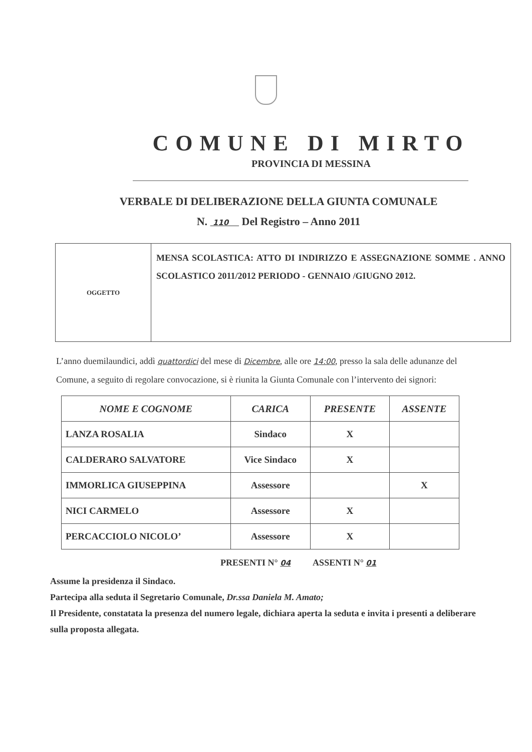COMUNE DI MIRTO
PROVINCIA DI MESSINA
VERBALE DI DELIBERAZIONE DELLA GIUNTA COMUNALE
N. 110 Del Registro – Anno 2011
| OGGETTO | MENSA SCOLASTICA: ATTO DI INDIRIZZO E ASSEGNAZIONE SOMME . ANNO SCOLASTICO 2011/2012 PERIODO - GENNAIO /GIUGNO 2012. |
L’anno duemilaundici, addì quattordici del mese di Dicembre, alle ore 14:00, presso la sala delle adunanze del Comune, a seguito di regolare convocazione, si è riunita la Giunta Comunale con l’intervento dei signori:
| NOME E COGNOME | CARICA | PRESENTE | ASSENTE |
| --- | --- | --- | --- |
| LANZA ROSALIA | Sindaco | X | |
| CALDERARO SALVATORE | Vice Sindaco | X | |
| IMMORLICA GIUSEPPINA | Assessore | | X |
| NICI CARMELO | Assessore | X | |
| PERCACCIOLO NICOLO’ | Assessore | X | |
PRESENTI N° 04 ASSENTI N° 01
Assume la presidenza il Sindaco.
Partecipa alla seduta il Segretario Comunale, Dr.ssa Daniela M. Amato;
Il Presidente, constatata la presenza del numero legale, dichiara aperta la seduta e invita i presenti a deliberare sulla proposta allegata.